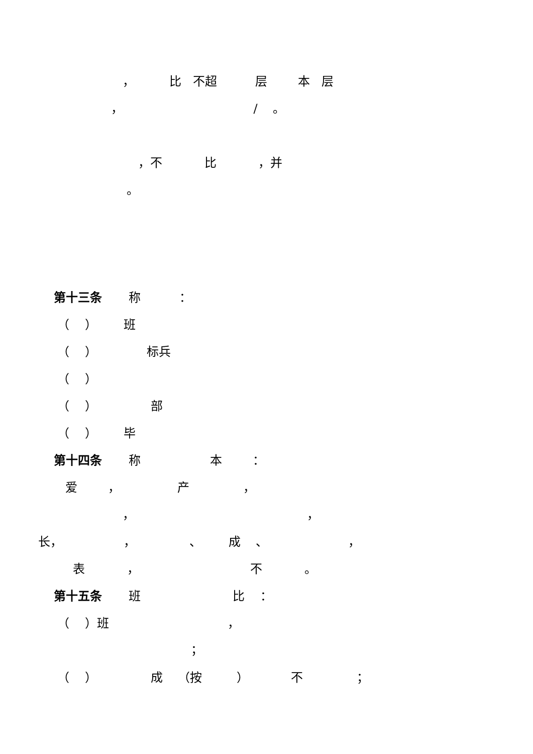， 比 不超 层 本 层
， / 。
，不 比 ，并
。
第十三条 称 ：
（ ） 班
（ ） 标兵
（ ）
（ ） 部
（ ） 毕
第十四条 称 本 ：
爱 ， 产 ，
， ，
长， ， 、 成 、 ，
表 ， 不 。
第十五条 班 比 ：
（ ）班 ，
；
（ ） 成 （按 ） 不 ；